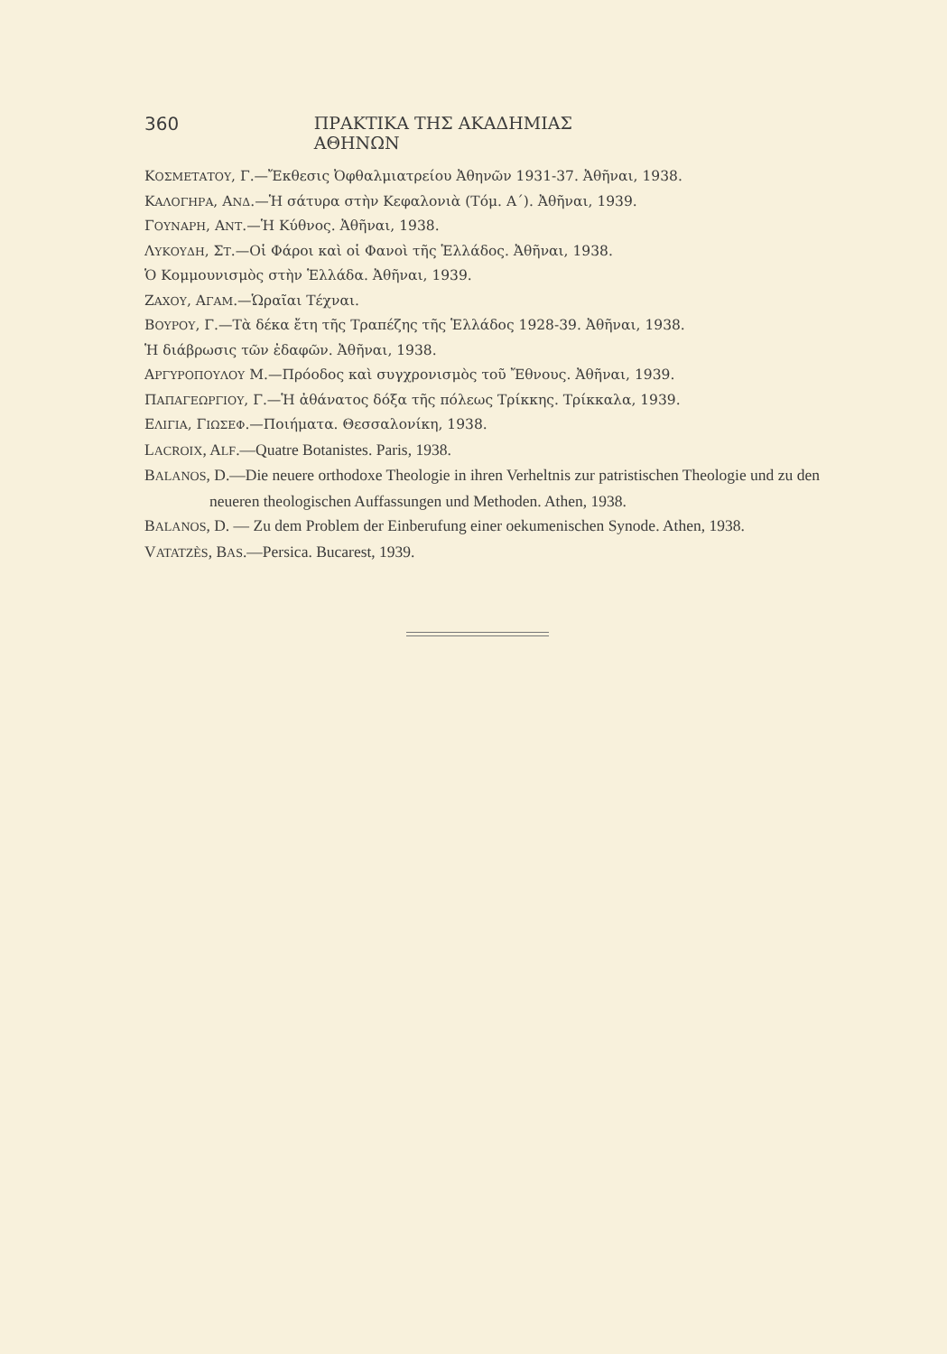360 ΠΡΑΚΤΙΚΑ ΤΗΣ ΑΚΑΔΗΜΙΑΣ ΑΘΗΝΩΝ
ΚΟΣΜΕΤΑΤΟΥ, Γ.—Ἔκθεσις Ὀφθαλμιατρείου Ἀθηνῶν 1931-37. Ἀθῆναι, 1938.
ΚΑΛΟΓΗΡΑ, ΑΝΔ.—Ἡ σάτυρα στὴν Κεφαλονιὰ (Τόμ. Α΄). Ἀθῆναι, 1939.
ΓΟΥΝΑΡΗ, ΑΝΤ.—Ἡ Κύθνος. Ἀθῆναι, 1938.
ΛΥΚΟΥΔΗ, ΣΤ.—Οἱ Φάροι καὶ οἱ Φανοὶ τῆς Ἑλλάδος. Ἀθῆναι, 1938.
Ὁ Κομμουνισμὸς στὴν Ἑλλάδα. Ἀθῆναι, 1939.
ΖΑΧΟΥ, ΑΓΑΜ.—Ὡραῖαι Τέχναι.
ΒΟΥΡΟΥ, Γ.—Τὰ δέκα ἔτη τῆς Τραπέζης τῆς Ἑλλάδος 1928-39. Ἀθῆναι, 1938.
Ἡ διάβρωσις τῶν ἐδαφῶν. Ἀθῆναι, 1938.
ΑΡΓΥΡΟΠΟΥΛΟΥ Μ.—Πρόοδος καὶ συγχρονισμὸς τοῦ Ἔθνους. Ἀθῆναι, 1939.
ΠΑΠΑΓΕΩΡΓΙΟΥ, Γ.—Ἡ ἀθάνατος δόξα τῆς πόλεως Τρίκκης. Τρίκκαλα, 1939.
ΕΛΙΓΙΑ, ΓΙΩΣΕΦ.—Ποιήματα. Θεσσαλονίκη, 1938.
LACROIX, ALF.—Quatre Botanistes. Paris, 1938.
BALANOS, D.—Die neuere orthodoxe Theologie in ihren Verheltnis zur patristischen Theologie und zu den neueren theologischen Auffassungen und Methoden. Athen, 1938.
BALANOS, D. — Zu dem Problem der Einberufung einer oekumenischen Synode. Athen, 1938.
VATATZÈS, BAS.—Persica. Bucarest, 1939.